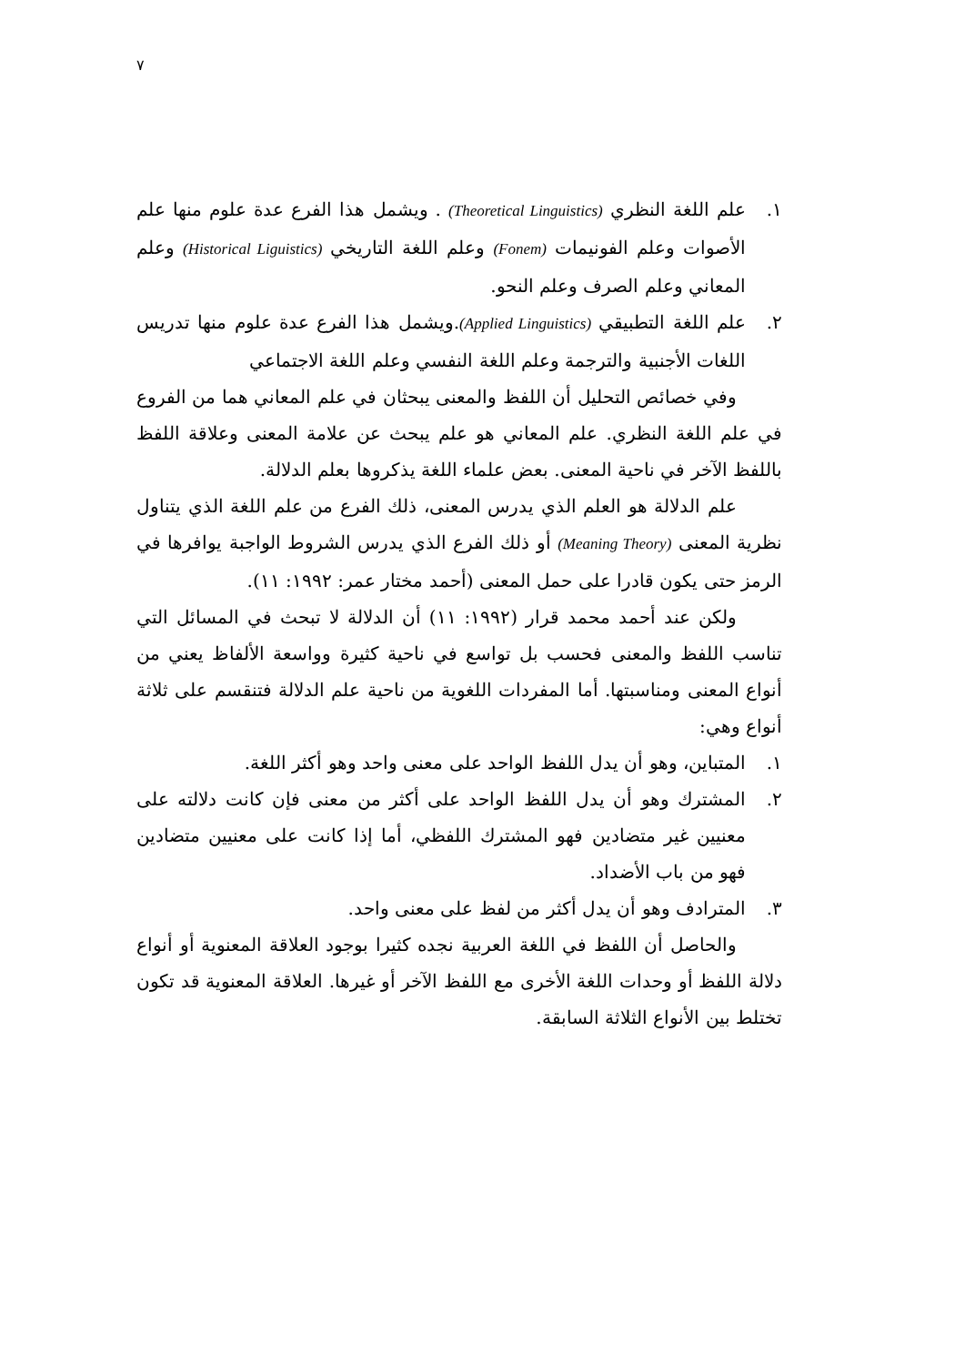٧
١. علم اللغة النظري (Theoretical Linguistics) . ويشمل هذا الفرع عدة علوم منها علم الأصوات وعلم الفونيمات (Fonem) وعلم اللغة التاريخي (Historical Liguistics) وعلم المعاني وعلم الصرف وعلم النحو.
٢. علم اللغة التطبيقي (Applied Linguistics).ويشمل هذا الفرع عدة علوم منها تدريس اللغات الأجنبية والترجمة وعلم اللغة النفسي وعلم اللغة الاجتماعي
وفي خصائص التحليل أن اللفظ والمعنى يبحثان في علم المعاني هما من الفروع في علم اللغة النظري. علم المعاني هو علم يبحث عن علامة المعنى وعلاقة اللفظ باللفظ الآخر في ناحية المعنى. بعض علماء اللغة يذكروها بعلم الدلالة.
علم الدلالة هو العلم الذي يدرس المعنى، ذلك الفرع من علم اللغة الذي يتناول نظرية المعنى (Meaning Theory) أو ذلك الفرع الذي يدرس الشروط الواجبة يوافرها في الرمز حتى يكون قادرا على حمل المعنى (أحمد مختار عمر: ١٩٩٢: ١١).
ولكن عند أحمد محمد قرار (١٩٩٢: ١١) أن الدلالة لا تبحث في المسائل التي تناسب اللفظ والمعنى فحسب بل تواسع في ناحية كثيرة وواسعة الألفاظ يعني من أنواع المعنى ومناسبتها. أما المفردات اللغوية من ناحية علم الدلالة فتنقسم على ثلاثة أنواع وهي:
١. المتباين، وهو أن يدل اللفظ الواحد على معنى واحد وهو أكثر اللغة.
٢. المشترك وهو أن يدل اللفظ الواحد على أكثر من معنى فإن كانت دلالته على معنيين غير متضادين فهو المشترك اللفظي، أما إذا كانت على معنيين متضادين فهو من باب الأضداد.
٣. المترادف وهو أن يدل أكثر من لفظ على معنى واحد.
والحاصل أن اللفظ في اللغة العربية نجده كثيرا بوجود العلاقة المعنوية أو أنواع دلالة اللفظ أو وحدات اللغة الأخرى مع اللفظ الآخر أو غيرها. العلاقة المعنوية قد تكون تختلط بين الأنواع الثلاثة السابقة.